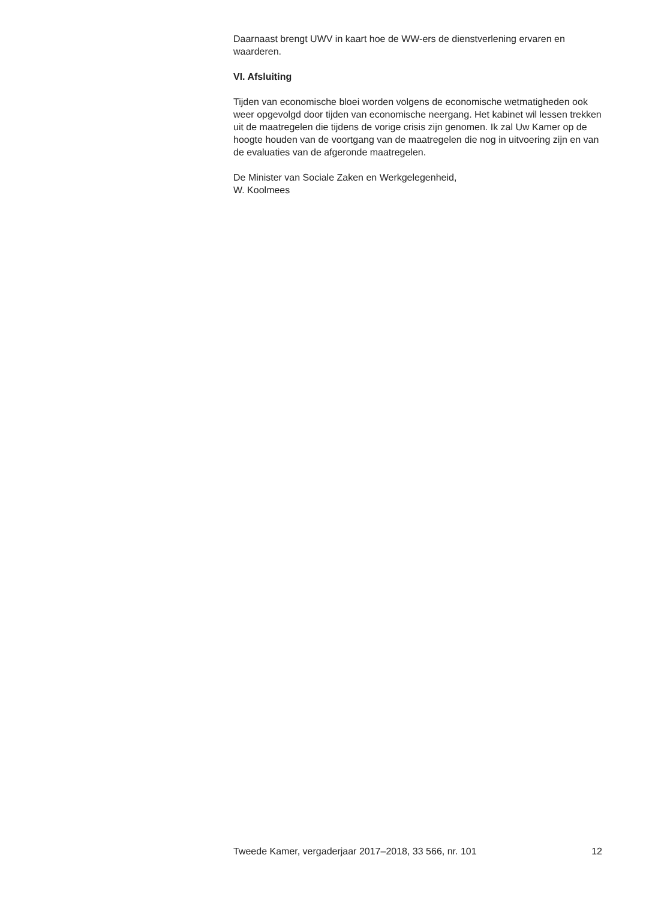Daarnaast brengt UWV in kaart hoe de WW-ers de dienstverlening ervaren en waarderen.
VI. Afsluiting
Tijden van economische bloei worden volgens de economische wetmatigheden ook weer opgevolgd door tijden van economische neergang. Het kabinet wil lessen trekken uit de maatregelen die tijdens de vorige crisis zijn genomen. Ik zal Uw Kamer op de hoogte houden van de voortgang van de maatregelen die nog in uitvoering zijn en van de evaluaties van de afgeronde maatregelen.
De Minister van Sociale Zaken en Werkgelegenheid,
W. Koolmees
Tweede Kamer, vergaderjaar 2017–2018, 33 566, nr. 101 12